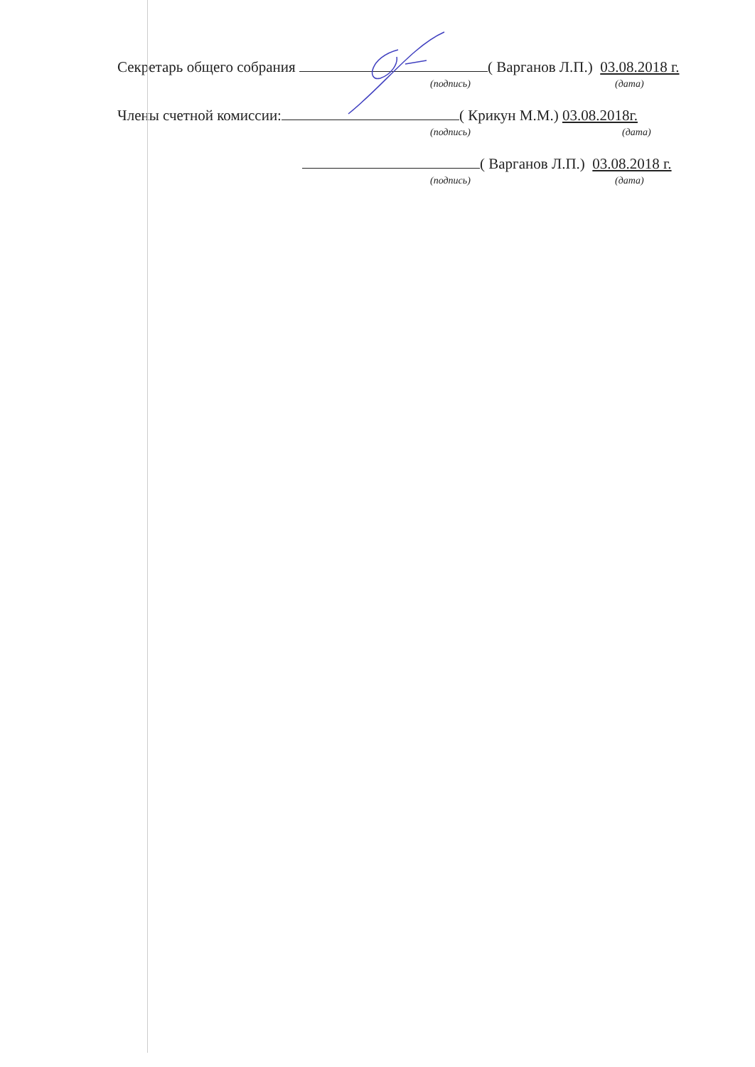Секретарь общего собрания ( Варганов Л.П.) 03.08.2018 г.
(подпись) (дата)
Члены счетной комиссии: ( Крикун М.М.) 03.08.2018г.
(подпись) (дата)
( Варганов Л.П.) 03.08.2018 г.
(подпись) (дата)